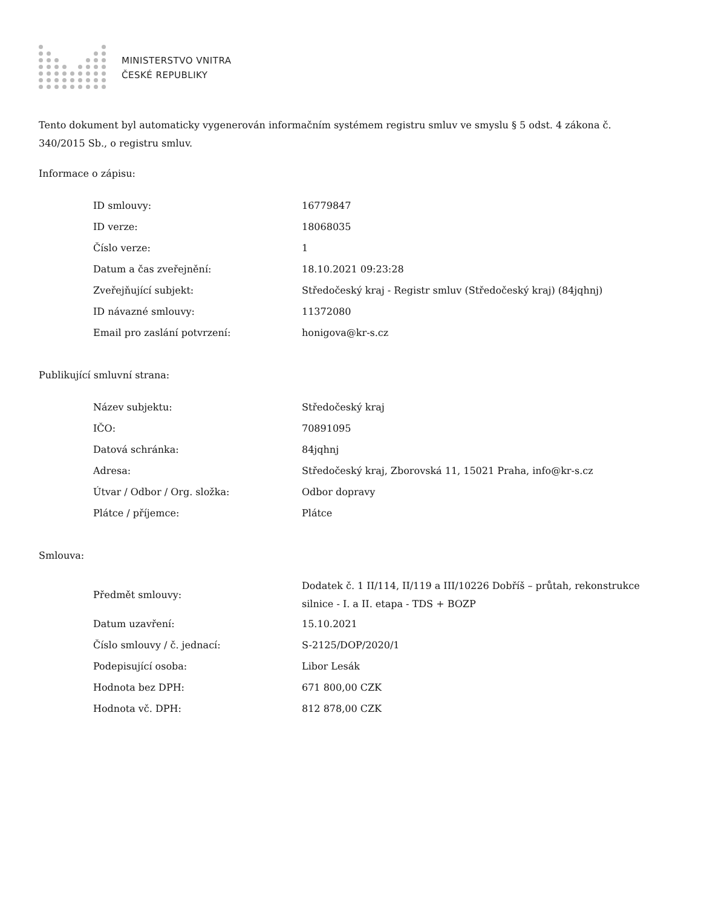MINISTERSTVO VNITRA
ČESKÉ REPUBLIKY
Tento dokument byl automaticky vygenerován informačním systémem registru smluv ve smyslu § 5 odst. 4 zákona č. 340/2015 Sb., o registru smluv.
Informace o zápisu:
| ID smlouvy: | 16779847 |
| ID verze: | 18068035 |
| Číslo verze: | 1 |
| Datum a čas zveřejnění: | 18.10.2021 09:23:28 |
| Zveřejňující subjekt: | Středočeský kraj - Registr smluv (Středočeský kraj) (84jqhnj) |
| ID návazné smlouvy: | 11372080 |
| Email pro zaslání potvrzení: | honigova@kr-s.cz |
Publikující smluvní strana:
| Název subjektu: | Středočeský kraj |
| IČO: | 70891095 |
| Datová schránka: | 84jqhnj |
| Adresa: | Středočeský kraj, Zborovská 11, 15021 Praha, info@kr-s.cz |
| Útvar / Odbor / Org. složka: | Odbor dopravy |
| Plátce / příjemce: | Plátce |
Smlouva:
| Předmět smlouvy: | Dodatek č. 1 II/114, II/119 a III/10226 Dobříš – průtah, rekonstrukce silnice - I. a II. etapa - TDS + BOZP |
| Datum uzavření: | 15.10.2021 |
| Číslo smlouvy / č. jednací: | S-2125/DOP/2020/1 |
| Podepisující osoba: | Libor Lesák |
| Hodnota bez DPH: | 671 800,00 CZK |
| Hodnota vč. DPH: | 812 878,00 CZK |